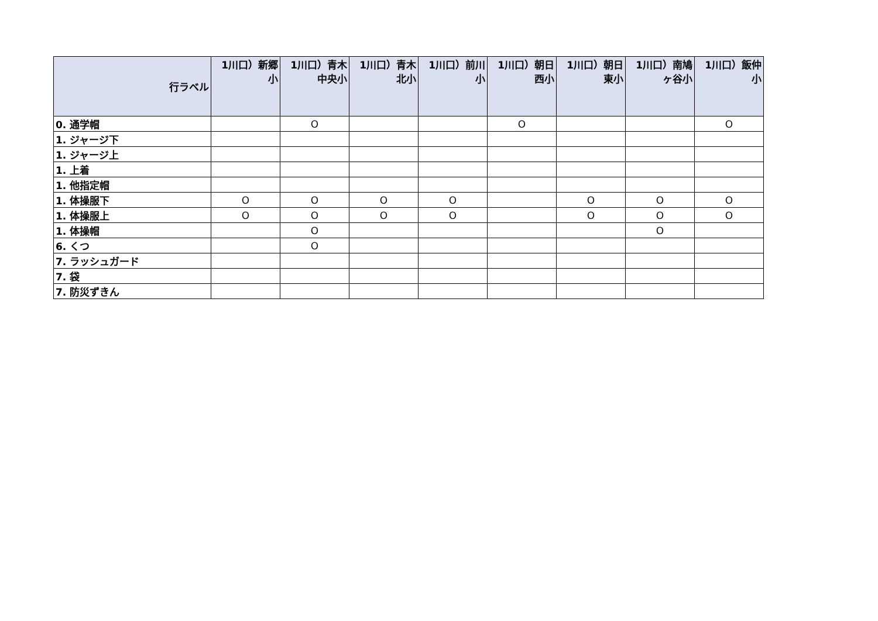| 行ラベル | 1川口）新郷小 | 1川口）青木中央小 | 1川口）青木北小 | 1川口）前川小 | 1川口）朝日西小 | 1川口）朝日東小 | 1川口）南鳩ヶ谷小 | 1川口）飯仲小 |
| --- | --- | --- | --- | --- | --- | --- | --- | --- |
| 0. 通学帽 | | O | | | O | | | O |
| 1. ジャージ下 | | | | | | | | |
| 1. ジャージ上 | | | | | | | | |
| 1. 上着 | | | | | | | | |
| 1. 他指定帽 | | | | | | | | |
| 1. 体操服下 | O | O | O | O | | O | O | O |
| 1. 体操服上 | O | O | O | O | | O | O | O |
| 1. 体操帽 | | O | | | | | O | |
| 6. くつ | | O | | | | | | |
| 7. ラッシュガード | | | | | | | | |
| 7. 袋 | | | | | | | | |
| 7. 防災ずきん | | | | | | | | |